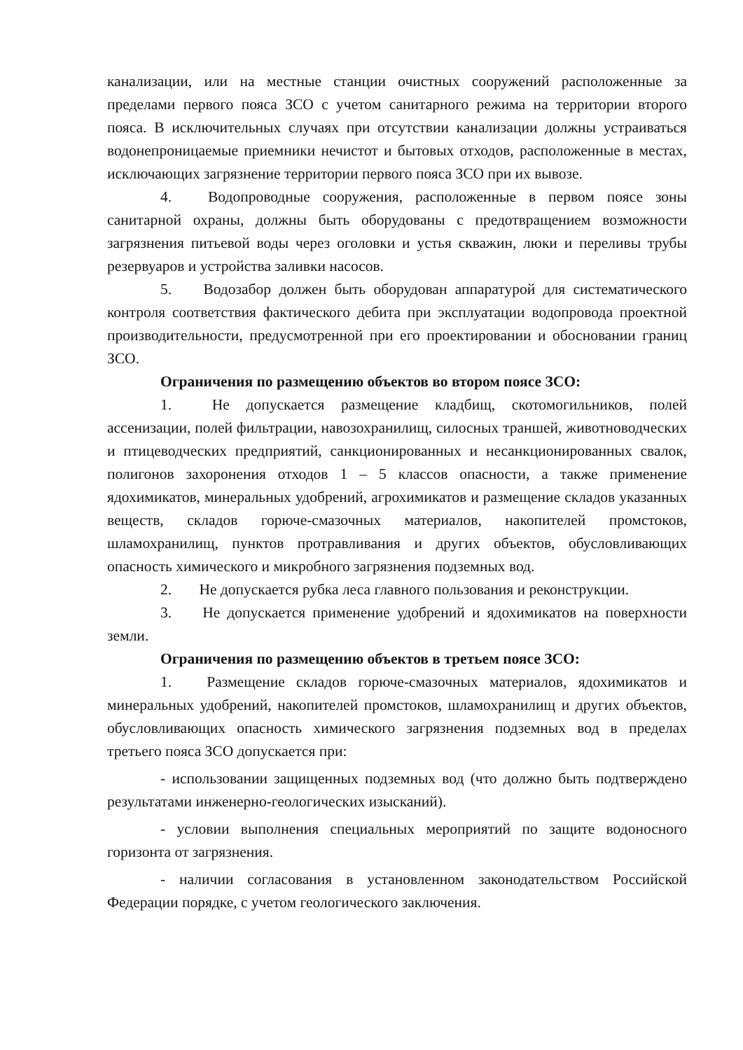канализации, или на местные станции очистных сооружений расположенные за пределами первого пояса ЗСО с учетом санитарного режима на территории второго пояса. В исключительных случаях при отсутствии канализации должны устраиваться водонепроницаемые приемники нечистот и бытовых отходов, расположенные в местах, исключающих загрязнение территории первого пояса ЗСО при их вывозе.
4. Водопроводные сооружения, расположенные в первом поясе зоны санитарной охраны, должны быть оборудованы с предотвращением возможности загрязнения питьевой воды через оголовки и устья скважин, люки и переливы трубы резервуаров и устройства заливки насосов.
5. Водозабор должен быть оборудован аппаратурой для систематического контроля соответствия фактического дебита при эксплуатации водопровода проектной производительности, предусмотренной при его проектировании и обосновании границ ЗСО.
Ограничения по размещению объектов во втором поясе ЗСО:
1. Не допускается размещение кладбищ, скотомогильников, полей ассенизации, полей фильтрации, навозохранилищ, силосных траншей, животноводческих и птицеводческих предприятий, санкционированных и несанкционированных свалок, полигонов захоронения отходов 1 – 5 классов опасности, а также применение ядохимикатов, минеральных удобрений, агрохимикатов и размещение складов указанных веществ, складов горюче-смазочных материалов, накопителей промстоков, шламохранилищ, пунктов протравливания и других объектов, обусловливающих опасность химического и микробного загрязнения подземных вод.
2. Не допускается рубка леса главного пользования и реконструкции.
3. Не допускается применение удобрений и ядохимикатов на поверхности земли.
Ограничения по размещению объектов в третьем поясе ЗСО:
1. Размещение складов горюче-смазочных материалов, ядохимикатов и минеральных удобрений, накопителей промстоков, шламохранилищ и других объектов, обусловливающих опасность химического загрязнения подземных вод в пределах третьего пояса ЗСО допускается при:
- использовании защищенных подземных вод (что должно быть подтверждено результатами инженерно-геологических изысканий).
- условии выполнения специальных мероприятий по защите водоносного горизонта от загрязнения.
- наличии согласования в установленном законодательством Российской Федерации порядке, с учетом геологического заключения.